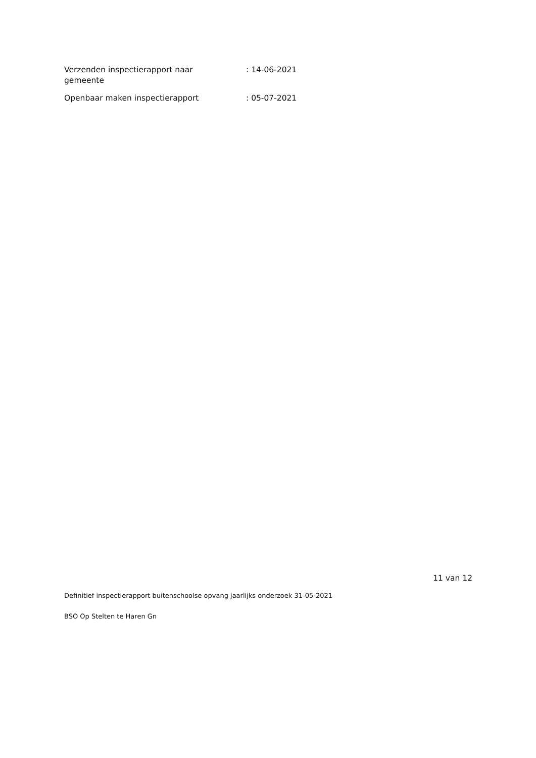Verzenden inspectierapport naar
gemeente
: 14-06-2021
Openbaar maken inspectierapport : 05-07-2021
11 van 12
Definitief inspectierapport buitenschoolse opvang jaarlijks onderzoek 31-05-2021
BSO Op Stelten te Haren Gn